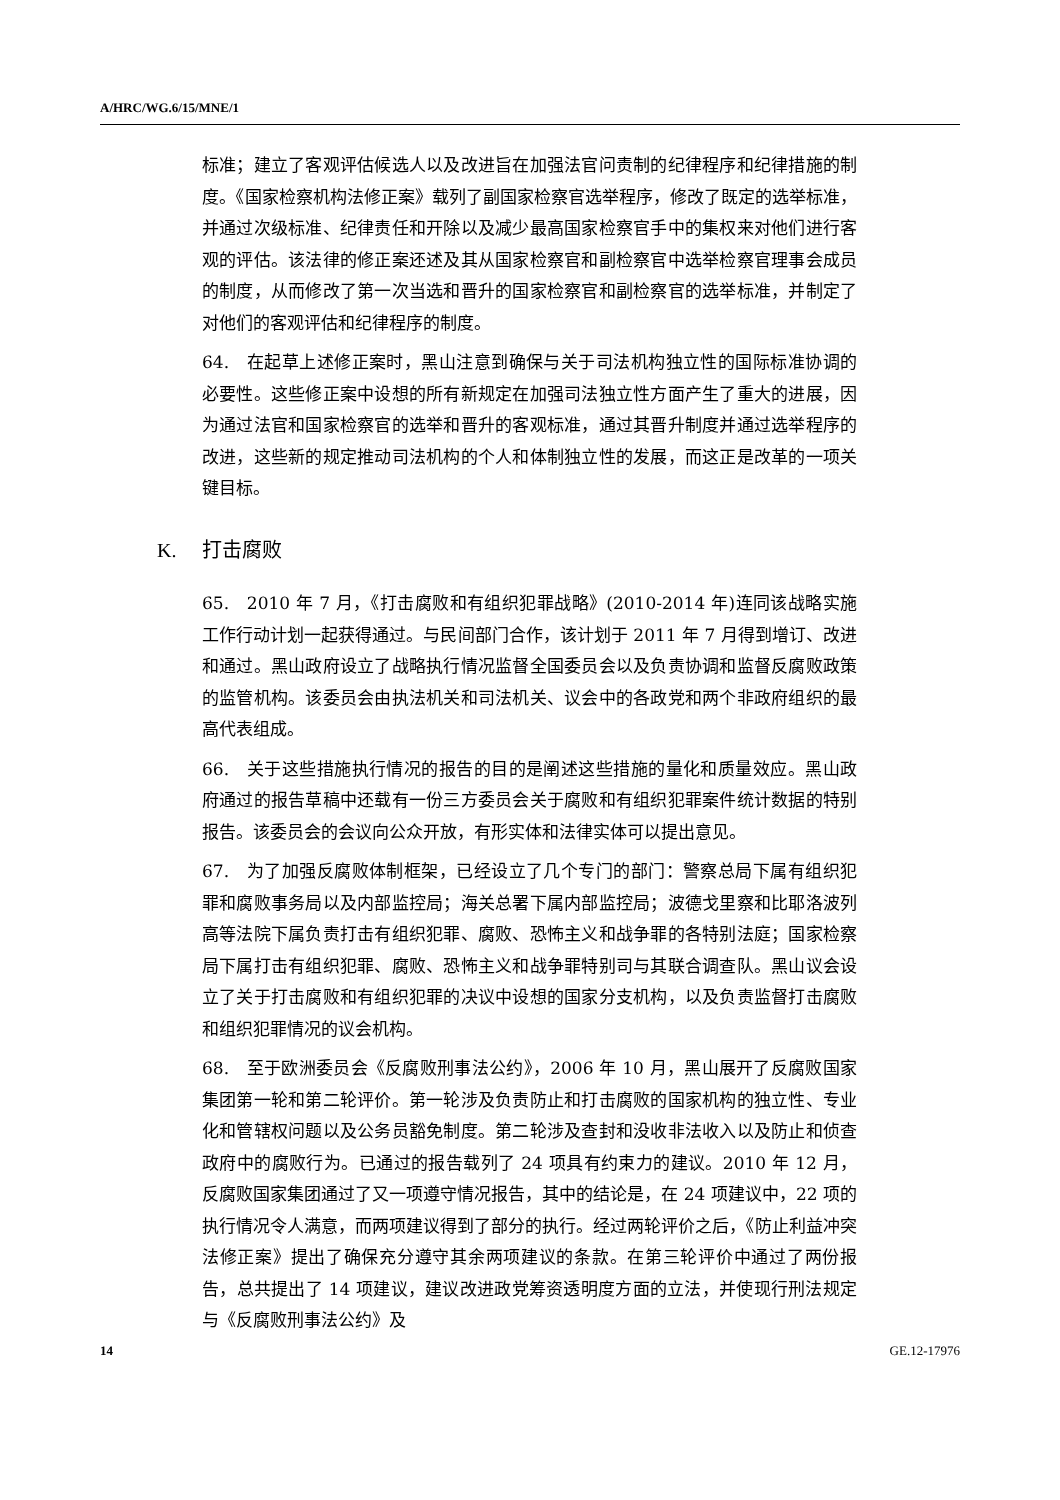A/HRC/WG.6/15/MNE/1
标准；建立了客观评估候选人以及改进旨在加强法官问责制的纪律程序和纪律措施的制度。《国家检察机构法修正案》载列了副国家检察官选举程序，修改了既定的选举标准，并通过次级标准、纪律责任和开除以及减少最高国家检察官手中的集权来对他们进行客观的评估。该法律的修正案还述及其从国家检察官和副检察官中选举检察官理事会成员的制度，从而修改了第一次当选和晋升的国家检察官和副检察官的选举标准，并制定了对他们的客观评估和纪律程序的制度。
64.　在起草上述修正案时，黑山注意到确保与关于司法机构独立性的国际标准协调的必要性。这些修正案中设想的所有新规定在加强司法独立性方面产生了重大的进展，因为通过法官和国家检察官的选举和晋升的客观标准，通过其晋升制度并通过选举程序的改进，这些新的规定推动司法机构的个人和体制独立性的发展，而这正是改革的一项关键目标。
K. 打击腐败
65.　2010 年 7 月，《打击腐败和有组织犯罪战略》(2010-2014 年)连同该战略实施工作行动计划一起获得通过。与民间部门合作，该计划于 2011 年 7 月得到增订、改进和通过。黑山政府设立了战略执行情况监督全国委员会以及负责协调和监督反腐败政策的监管机构。该委员会由执法机关和司法机关、议会中的各政党和两个非政府组织的最高代表组成。
66.　关于这些措施执行情况的报告的目的是阐述这些措施的量化和质量效应。黑山政府通过的报告草稿中还载有一份三方委员会关于腐败和有组织犯罪案件统计数据的特别报告。该委员会的会议向公众开放，有形实体和法律实体可以提出意见。
67.　为了加强反腐败体制框架，已经设立了几个专门的部门：警察总局下属有组织犯罪和腐败事务局以及内部监控局；海关总署下属内部监控局；波德戈里察和比耶洛波列高等法院下属负责打击有组织犯罪、腐败、恐怖主义和战争罪的各特别法庭；国家检察局下属打击有组织犯罪、腐败、恐怖主义和战争罪特别司与其联合调查队。黑山议会设立了关于打击腐败和有组织犯罪的决议中设想的国家分支机构，以及负责监督打击腐败和组织犯罪情况的议会机构。
68.　至于欧洲委员会《反腐败刑事法公约》，2006 年 10 月，黑山展开了反腐败国家集团第一轮和第二轮评价。第一轮涉及负责防止和打击腐败的国家机构的独立性、专业化和管辖权问题以及公务员豁免制度。第二轮涉及查封和没收非法收入以及防止和侦查政府中的腐败行为。已通过的报告载列了 24 项具有约束力的建议。2010 年 12 月，反腐败国家集团通过了又一项遵守情况报告，其中的结论是，在 24 项建议中，22 项的执行情况令人满意，而两项建议得到了部分的执行。经过两轮评价之后，《防止利益冲突法修正案》提出了确保充分遵守其余两项建议的条款。在第三轮评价中通过了两份报告，总共提出了 14 项建议，建议改进政党筹资透明度方面的立法，并使现行刑法规定与《反腐败刑事法公约》及
14 GE.12-17976